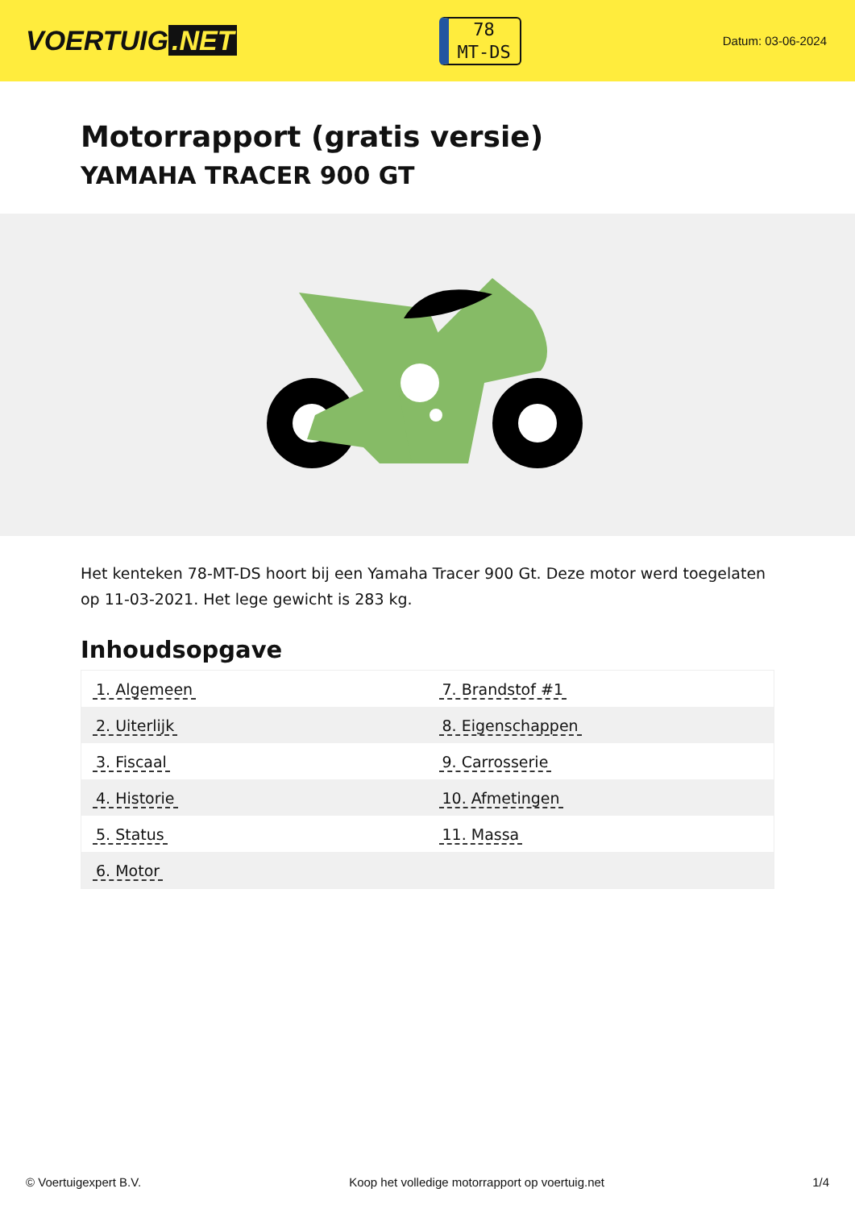VOERTUIG.NET
78
MT-DS
Datum: 03-06-2024
Motorrapport (gratis versie)
YAMAHA TRACER 900 GT
Het kenteken 78-MT-DS hoort bij een Yamaha Tracer 900 Gt. Deze motor werd toegelaten op 11-03-2021. Het lege gewicht is 283 kg.
Inhoudsopgave
| 1. Algemeen | 7. Brandstof #1 |
| 2. Uiterlijk | 8. Eigenschappen |
| 3. Fiscaal | 9. Carrosserie |
| 4. Historie | 10. Afmetingen |
| 5. Status | 11. Massa |
| 6. Motor | |
© Voertuigexpert B.V. Koop het volledige motorrapport op voertuig.net 1/4